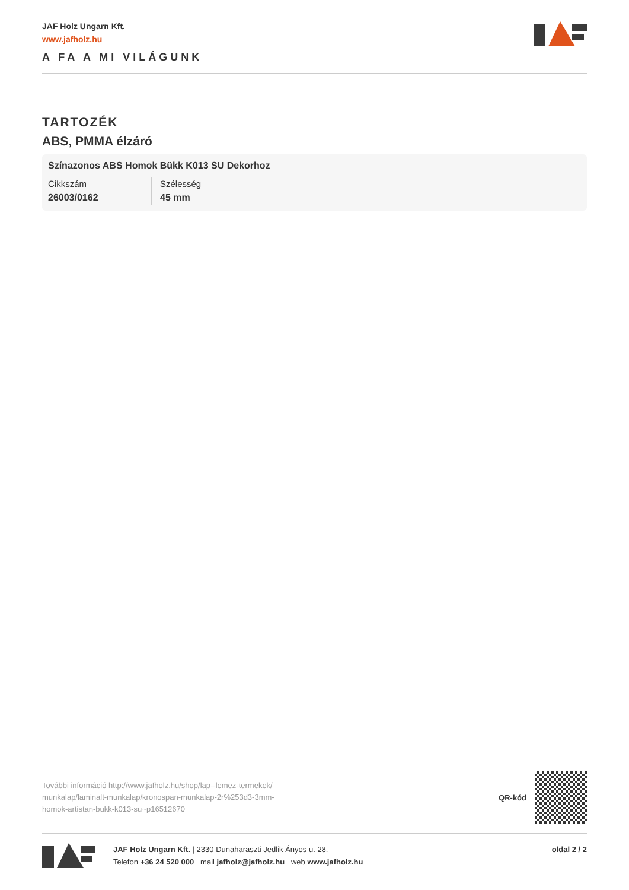JAF Holz Ungarn Kft.
www.jafholz.hu
A FA A MI VILÁGUNK
TARTOZÉK
ABS, PMMA élzáró
Színazonos ABS Homok Bükk K013 SU Dekorhoz
| Cikkszám | Szélesség |
| 26003/0162 | 45 mm |
További információ http://www.jafholz.hu/shop/lap--lemez-termekek/ munkalap/laminalt-munkalap/kronospan-munkalap-2r%253d3-3mm-homok-artistan-bukk-k013-su~p16512670
QR-kód
JAF Holz Ungarn Kft. | 2330 Dunaharaszti Jedlik Ányos u. 28.
Telefon +36 24 520 000 mail jafholz@jafholz.hu web www.jafholz.hu
oldal 2 / 2